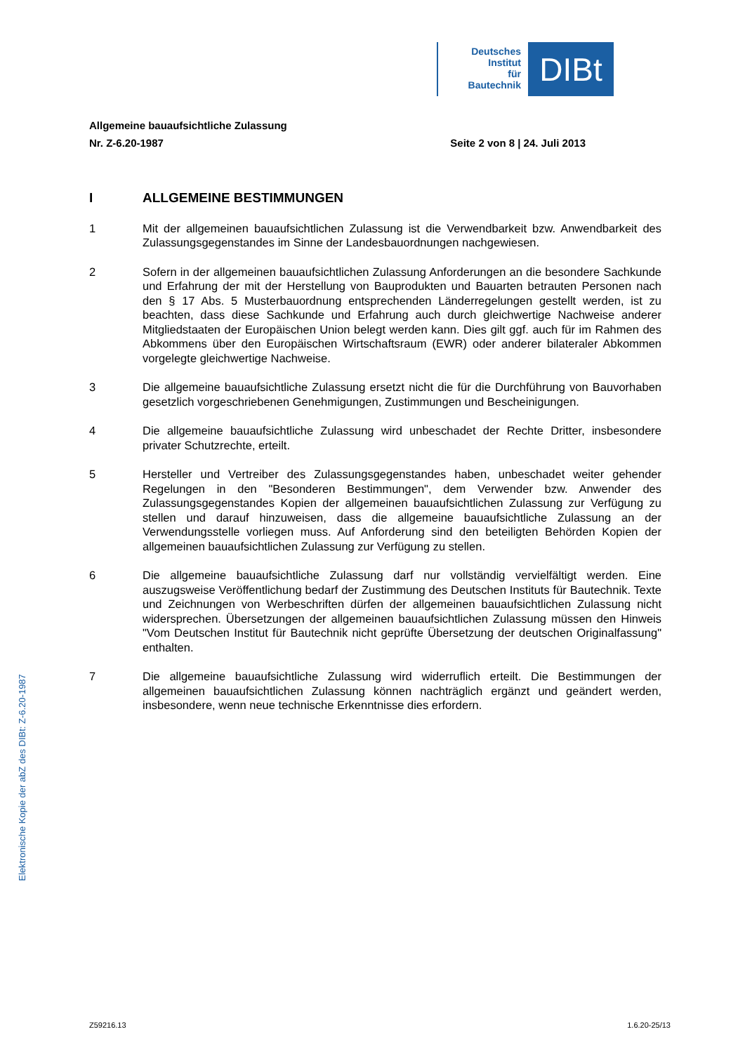Deutsches
Institut
für
Bautechnik
DIBt
Allgemeine bauaufsichtliche Zulassung
Nr. Z-6.20-1987 Seite 2 von 8 | 24. Juli 2013
I ALLGEMEINE BESTIMMUNGEN
1 Mit der allgemeinen bauaufsichtlichen Zulassung ist die Verwendbarkeit bzw. Anwendbarkeit des Zulassungsgegenstandes im Sinne der Landesbauordnungen nachgewiesen.
2 Sofern in der allgemeinen bauaufsichtlichen Zulassung Anforderungen an die besondere Sachkunde und Erfahrung der mit der Herstellung von Bauprodukten und Bauarten betrauten Personen nach den § 17 Abs. 5 Musterbauordnung entsprechenden Länderregelungen gestellt werden, ist zu beachten, dass diese Sachkunde und Erfahrung auch durch gleichwertige Nachweise anderer Mitgliedstaaten der Europäischen Union belegt werden kann. Dies gilt ggf. auch für im Rahmen des Abkommens über den Europäischen Wirtschaftsraum (EWR) oder anderer bilateraler Abkommen vorgelegte gleichwertige Nachweise.
3 Die allgemeine bauaufsichtliche Zulassung ersetzt nicht die für die Durchführung von Bauvorhaben gesetzlich vorgeschriebenen Genehmigungen, Zustimmungen und Bescheinigungen.
4 Die allgemeine bauaufsichtliche Zulassung wird unbeschadet der Rechte Dritter, insbesondere privater Schutzrechte, erteilt.
5 Hersteller und Vertreiber des Zulassungsgegenstandes haben, unbeschadet weiter gehender Regelungen in den "Besonderen Bestimmungen", dem Verwender bzw. Anwender des Zulassungsgegenstandes Kopien der allgemeinen bauaufsichtlichen Zulassung zur Verfügung zu stellen und darauf hinzuweisen, dass die allgemeine bauaufsichtliche Zulassung an der Verwendungsstelle vorliegen muss. Auf Anforderung sind den beteiligten Behörden Kopien der allgemeinen bauaufsichtlichen Zulassung zur Verfügung zu stellen.
6 Die allgemeine bauaufsichtliche Zulassung darf nur vollständig vervielfältigt werden. Eine auszugsweise Veröffentlichung bedarf der Zustimmung des Deutschen Instituts für Bautechnik. Texte und Zeichnungen von Werbeschriften dürfen der allgemeinen bauaufsichtlichen Zulassung nicht widersprechen. Übersetzungen der allgemeinen bauaufsichtlichen Zulassung müssen den Hinweis "Vom Deutschen Institut für Bautechnik nicht geprüfte Übersetzung der deutschen Originalfassung" enthalten.
7 Die allgemeine bauaufsichtliche Zulassung wird widerruflich erteilt. Die Bestimmungen der allgemeinen bauaufsichtlichen Zulassung können nachträglich ergänzt und geändert werden, insbesondere, wenn neue technische Erkenntnisse dies erfordern.
Elektronische Kopie der abZ des DIBt: Z-6.20-1987
Z59216.13 1.6.20-25/13